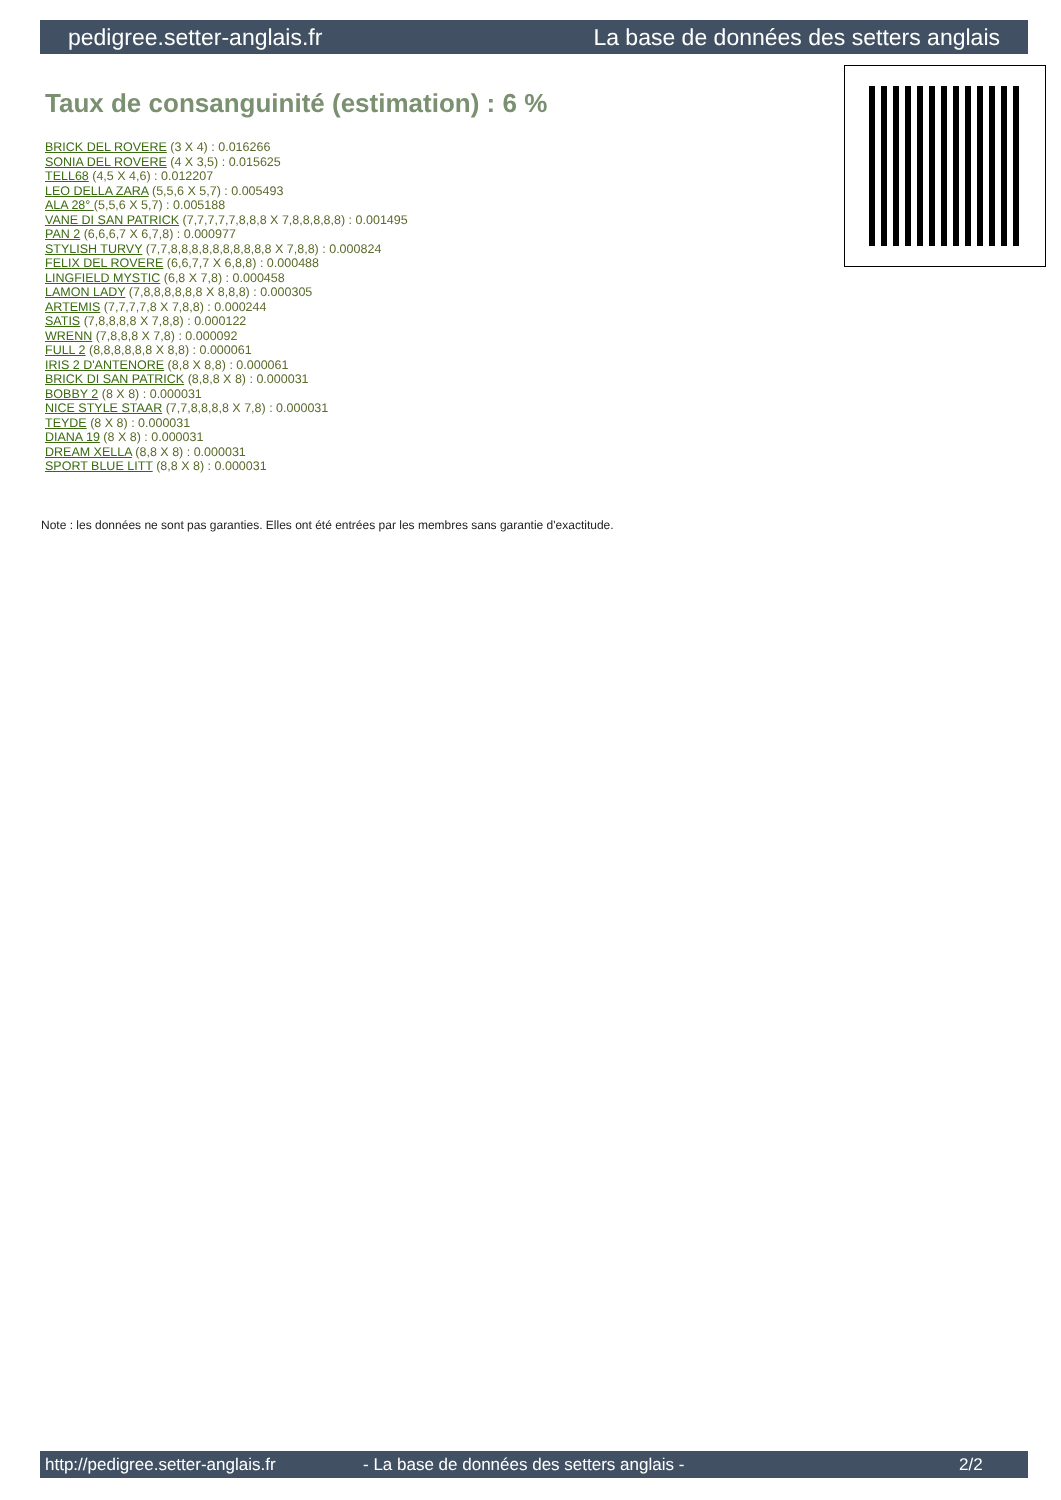pedigree.setter-anglais.fr La base de données des setters anglais
Taux de consanguinité (estimation) : 6 %
BRICK DEL ROVERE (3 X 4) : 0.016266
SONIA DEL ROVERE (4 X 3,5) : 0.015625
TELL68 (4,5 X 4,6) : 0.012207
LEO DELLA ZARA (5,5,6 X 5,7) : 0.005493
ALA 28° (5,5,6 X 5,7) : 0.005188
VANE DI SAN PATRICK (7,7,7,7,7,8,8,8 X 7,8,8,8,8,8) : 0.001495
PAN 2 (6,6,6,7 X 6,7,8) : 0.000977
STYLISH TURVY (7,7,8,8,8,8,8,8,8,8,8,8 X 7,8,8) : 0.000824
FELIX DEL ROVERE (6,6,7,7 X 6,8,8) : 0.000488
LINGFIELD MYSTIC (6,8 X 7,8) : 0.000458
LAMON LADY (7,8,8,8,8,8,8 X 8,8,8) : 0.000305
ARTEMIS (7,7,7,7,8 X 7,8,8) : 0.000244
SATIS (7,8,8,8,8 X 7,8,8) : 0.000122
WRENN (7,8,8,8 X 7,8) : 0.000092
FULL 2 (8,8,8,8,8,8 X 8,8) : 0.000061
IRIS 2 D'ANTENORE (8,8 X 8,8) : 0.000061
BRICK DI SAN PATRICK (8,8,8 X 8) : 0.000031
BOBBY 2 (8 X 8) : 0.000031
NICE STYLE STAAR (7,7,8,8,8,8 X 7,8) : 0.000031
TEYDE (8 X 8) : 0.000031
DIANA 19 (8 X 8) : 0.000031
DREAM XELLA (8,8 X 8) : 0.000031
SPORT BLUE LITT (8,8 X 8) : 0.000031
Note : les données ne sont pas garanties. Elles ont été entrées par les membres sans garantie d'exactitude.
http://pedigree.setter-anglais.fr - La base de données des setters anglais - 2/2